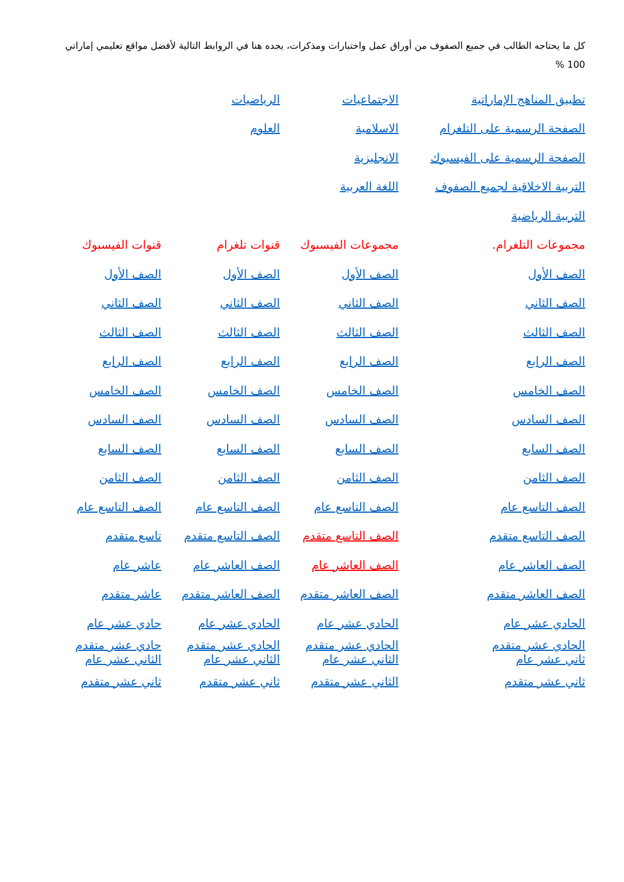كل ما يحتاجه الطالب في جميع الصفوف من أوراق عمل واختبارات ومذكرات، يجده هنا في الروابط التالية لأفضل مواقع تعليمي إماراتي 100 %
| تطبيق المناهج الإماراتية | الاجتماعيات | الرياضيات | |
| الصفحة الرسمية على التلغرام | الاسلامية | العلوم | |
| الصفحة الرسمية على الفيسبوك | الانجليزية | | |
| التربية الاخلاقية لجميع الصفوف | اللغة العربية | | |
| التربية الرياضية | | | |
| مجموعات التلغرام. | مجموعات الفيسبوك | قنوات تلغرام | قنوات الفيسبوك |
| الصف الأول | الصف الأول | الصف الأول | الصف الأول |
| الصف الثاني | الصف الثاني | الصف الثاني | الصف الثاني |
| الصف الثالث | الصف الثالث | الصف الثالث | الصف الثالث |
| الصف الرابع | الصف الرابع | الصف الرابع | الصف الرابع |
| الصف الخامس | الصف الخامس | الصف الخامس | الصف الخامس |
| الصف السادس | الصف السادس | الصف السادس | الصف السادس |
| الصف السابع | الصف السابع | الصف السابع | الصف السابع |
| الصف الثامن | الصف الثامن | الصف الثامن | الصف الثامن |
| الصف التاسع عام | الصف التاسع عام | الصف التاسع عام | الصف التاسع عام |
| الصف التاسع متقدم | الصف التاسع متقدم | الصف التاسع متقدم | تاسع متقدم |
| الصف العاشر عام | الصف العاشر عام | الصف العاشر عام | عاشر عام |
| الصف العاشر متقدم | الصف العاشر متقدم | الصف العاشر متقدم | عاشر متقدم |
| الحادي عشر عام | الحادي عشر عام | الحادي عشر عام | حادي عشر عام |
| الحادي عشر متقدم ثاني عشر عام | الحادي عشر متقدم الثاني عشر عام | الحادي عشر متقدم الثاني عشر عام | حادي عشر متقدم الثاني عشر عام |
| ثاني عشر متقدم | الثاني عشر متقدم | ثاني عشر متقدم | ثاني عشر متقدم |